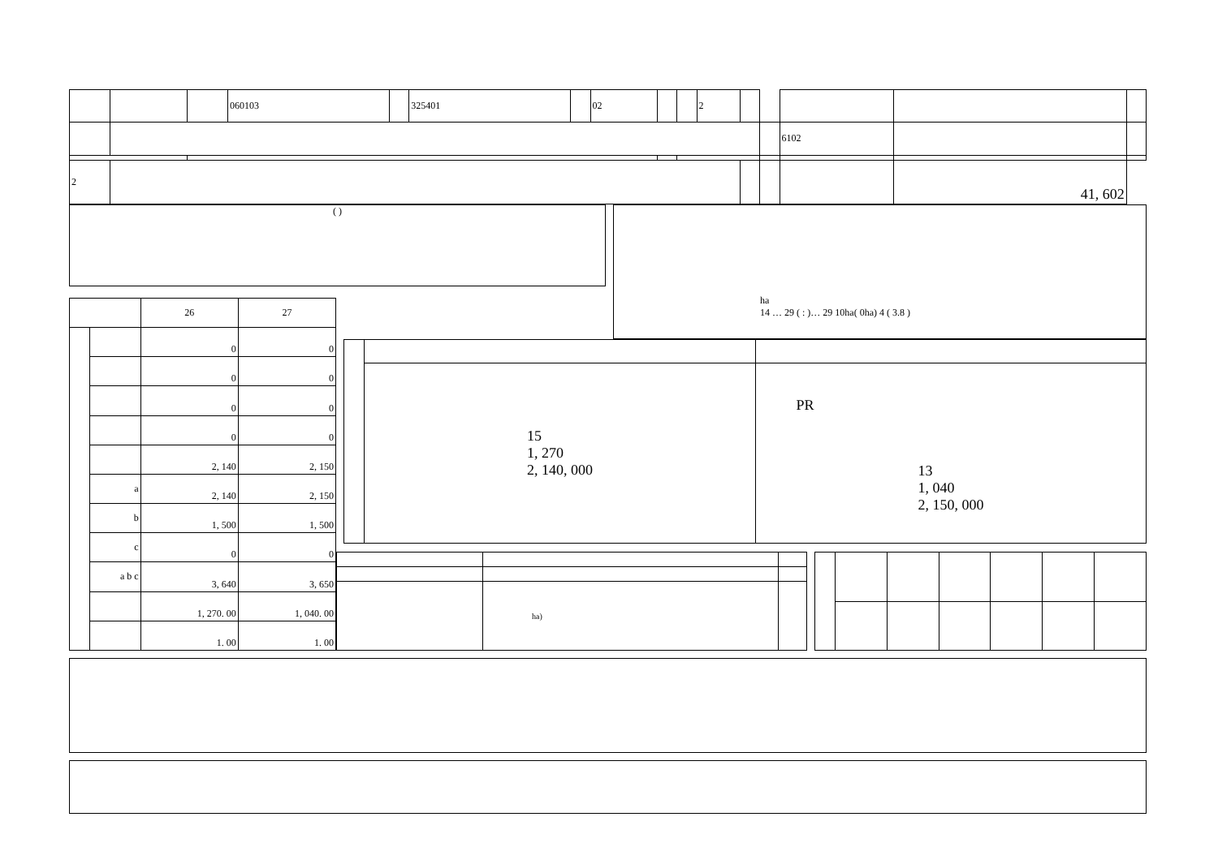| | | | 060103 | | 325401 | | 02 | | | 2 | | | | | |
| | | | | | | | | | | | | | 6102 | | |
| 2 | | | | | | | | | | | | | | 41, 602 | |
( )
ha
14 … 29 ( : )… 29 10ha( 0ha) 4 ( 3.8 )
| | | 26 | 27 |
| --- | --- | --- | --- |
| | | 0 | 0 |
| | | 0 | 0 |
| | | 0 | 0 |
| | | 0 | 0 |
| | | 2, 140 | 2, 150 |
| | a | 2, 140 | 2, 150 |
| | b | 1, 500 | 1, 500 |
| | c | 0 | 0 |
| | a b c | 3, 640 | 3, 650 |
| | | 1, 270. 00 | 1, 040. 00 |
| | | 1. 00 | 1. 00 |
| | 15 1, 270 2, 140, 000 | PR 13 1, 040 2, 150, 000 |
| | ha) | |